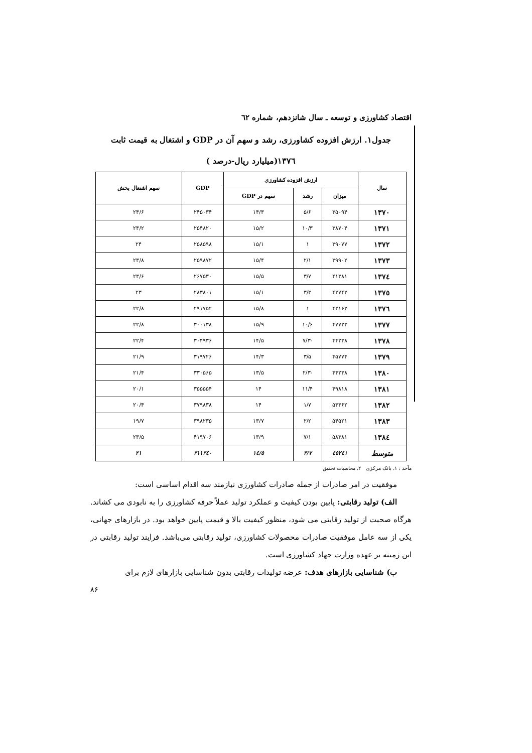اقتصاد کشاورزی و توسعه ـ سال شانزدهم، شماره ٦٢
جدول۱. ارزش افزوده کشاورزی، رشد و سهم آن در GDP و اشتغال به قیمت ثابت
۱۳۷٦(میلیارد ریال-درصد )
| سال | ارزش افزوده کشاورزی | | | GDP | سهم اشتغال بخش |
| --- | --- | --- | --- | --- | --- |
| | میزان | رشد | سهم در GDP | | |
| ۱۳۷۰ | ۳۵۰۹۴ | ۵/۶ | ۱۴/۳ | ۲۴۵۰۳۴ | ۲۴/۶ |
| ۱۳۷۱ | ۳۸۷۰۴ | ۱۰/۳ | ۱۵/۲ | ۲۵۴۸۲۰ | ۲۴/۲ |
| ۱۳۷۲ | ۳۹۰۷۷ | ۱ | ۱۵/۱ | ۲۵۸۵۹۸ | ۲۴ |
| ۱۳۷۳ | ۳۹۹۰۲ | ۲/۱ | ۱۵/۴ | ۲۵۹۸۷۲ | ۲۳/۸ |
| ۱۳۷٤ | ۴۱۳۸۱ | ۳/۷ | ۱۵/۵ | ۲۶۷۵۳۰ | ۲۳/۶ |
| ۱۳۷٥ | ۴۲۷۴۲ | ۳/۳ | ۱۵/۱ | ۲۸۳۸۰۱ | ۲۳ |
| ۱۳۷٦ | ۴۳۱۶۲ | ۱ | ۱۵/۸ | ۲۹۱۷۵۲ | ۲۲/۸ |
| ۱۳۷۷ | ۴۷۷۲۳ | ۱۰/۶ | ۱۵/۹ | ۳۰۰۱۳۸ | ۲۲/۸ |
| ۱۳۷۸ | ۴۴۲۳۸ | -۷/۳ | ۱۴/۵ | ۳۰۴۹۳۶ | ۲۲/۴ |
| ۱۳۷۹ | ۴۵۷۷۴ | ۳/۵ | ۱۴/۳ | ۳۱۹۷۲۶ | ۲۱/۹ |
| ۱۳۸۰ | ۴۴۲۳۸ | -۲/۳ | ۱۳/۵ | ۳۳۰۵۶۵ | ۲۱/۴ |
| ۱۳۸۱ | ۴۹۸۱۸ | ۱۱/۴ | ۱۴ | ۳۵۵۵۵۴ | ۲۰/۱ |
| ۱۳۸۲ | ۵۳۳۶۲ | ۱/۷ | ۱۴ | ۳۷۹۸۳۸ | ۲۰/۴ |
| ۱۳۸۳ | ۵۴۵۲۱ | ۲/۲ | ۱۳/۷ | ۳۹۸۲۳۵ | ۱۹/۷ |
| ۱۳۸٤ | ۵۸۳۸۱ | ۷/۱ | ۱۳/۹ | ۴۱۹۷۰۶ | ۲۳/۵ |
| متوسط | ٤٥۲٤۱ | ۳/۷ | ۱٤/٥ | ۳۱۱۳٤۰ | ۲۱ |
مآخذ : ۱. بانک مرکزی ۲. محاسبات تحقیق
موفقیت در امر صادرات از جمله صادرات کشاورزی نیازمند سه اقدام اساسی است:
الف) تولید رقابتی: پایین بودن کیفیت و عملکرد تولید عملاً حرفه کشاورزی را به نابودی می کشاند. هرگاه صحبت از تولید رقابتی می شود، منظور کیفیت بالا و قیمت پایین خواهد بود. در بازارهای جهانی، یکی از سه عامل موفقیت صادرات محصولات کشاورزی، تولید رقابتی می‌باشد. فرایند تولید رقابتی در این زمینه بر عهده وزارت جهاد کشاورزی است.
ب) شناسایی بازارهای هدف: عرضه تولیدات رقابتی بدون شناسایی بازارهای لازم برای
۸۶